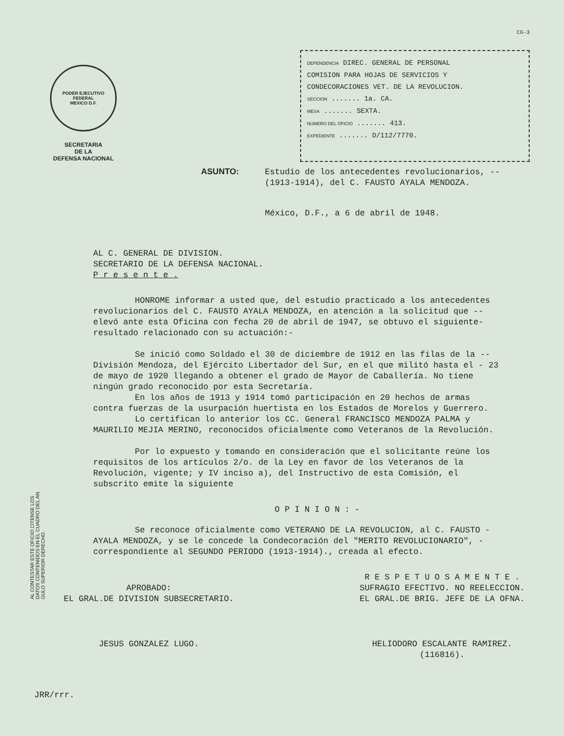CG-3
PODER EJECUTIVO FEDERAL
MEXICO D.F.
SECRETARIA
DE LA
DEFENSA NACIONAL
DEPENDENCIA DIREC. GENERAL DE PERSONAL
COMISION PARA HOJAS DE SERVICIOS Y
CONDECORACIONES VET. DE LA REVOLUCION.
SECCION ....... 1a. CA.
MESA ....... SEXTA.
NUMERO DEL OFICIO ....... 413.
EXPEDIENTE ....... D/112/7770.
ASUNTO:
Estudio de los antecedentes revolucionarios, --
(1913-1914), del C. FAUSTO AYALA MENDOZA.
México, D.F., a 6 de abril de 1948.
AL C. GENERAL DE DIVISION.
SECRETARIO DE LA DEFENSA NACIONAL.
P r e s e n t e .
HONROME informar a usted que, del estudio practicado a los antecedentes revolucionarios del C. FAUSTO AYALA MENDOZA, en atención a la solicitud que -- elevó ante esta Oficina con fecha 20 de abril de 1947, se obtuvo el siguiente-resultado relacionado con su actuación:-
Se inició como Soldado el 30 de diciembre de 1912 en las filas de la -- División Mendoza, del Ejército Libertador del Sur, en el que militó hasta el - 23 de mayo de 1920 llegando a obtener el grado de Mayor de Caballería. No tiene ningún grado reconocido por esta Secretaría.
En los años de 1913 y 1914 tomó participación en 20 hechos de armas contra fuerzas de la usurpación huertista en los Estados de Morelos y Guerrero.
Lo certifican lo anterior los CC. General FRANCISCO MENDOZA PALMA y MAURILIO MEJIA MERINO, reconocidos oficialmente como Veteranos de la Revolución.
Por lo expuesto y tomando en consideración que el solicitante reúne los requisitos de los artículos 2/o. de la Ley en favor de los Veteranos de la Revolución, vigente; y IV inciso a), del Instructivo de esta Comisión, el subscrito emite la siguiente
O P I N I O N : -
Se reconoce oficialmente como VETERANO DE LA REVOLUCION, al C. FAUSTO - AYALA MENDOZA, y se le concede la Condecoración del "MERITO REVOLUCIONARIO", - correspondiente al SEGUNDO PERIODO (1913-1914)., creada al efecto.
APROBADO:
EL GRAL.DE DIVISION SUBSECRETARIO.
JESUS GONZALEZ LUGO.
R E S P E T U O S A M E N T E .
SUFRAGIO EFECTIVO. NO REELECCION.
EL GRAL.DE BRIG. JEFE DE LA OFNA.
HELIODORO ESCALANTE RAMIREZ.
(116816).
JRR/rrr.
AL CONTESTAR ESTE OFICIO CITENSE LOS
DATOS CONTENIDOS EN EL CUADRO DEL AN.
GULO SUPERIOR DERECHO.